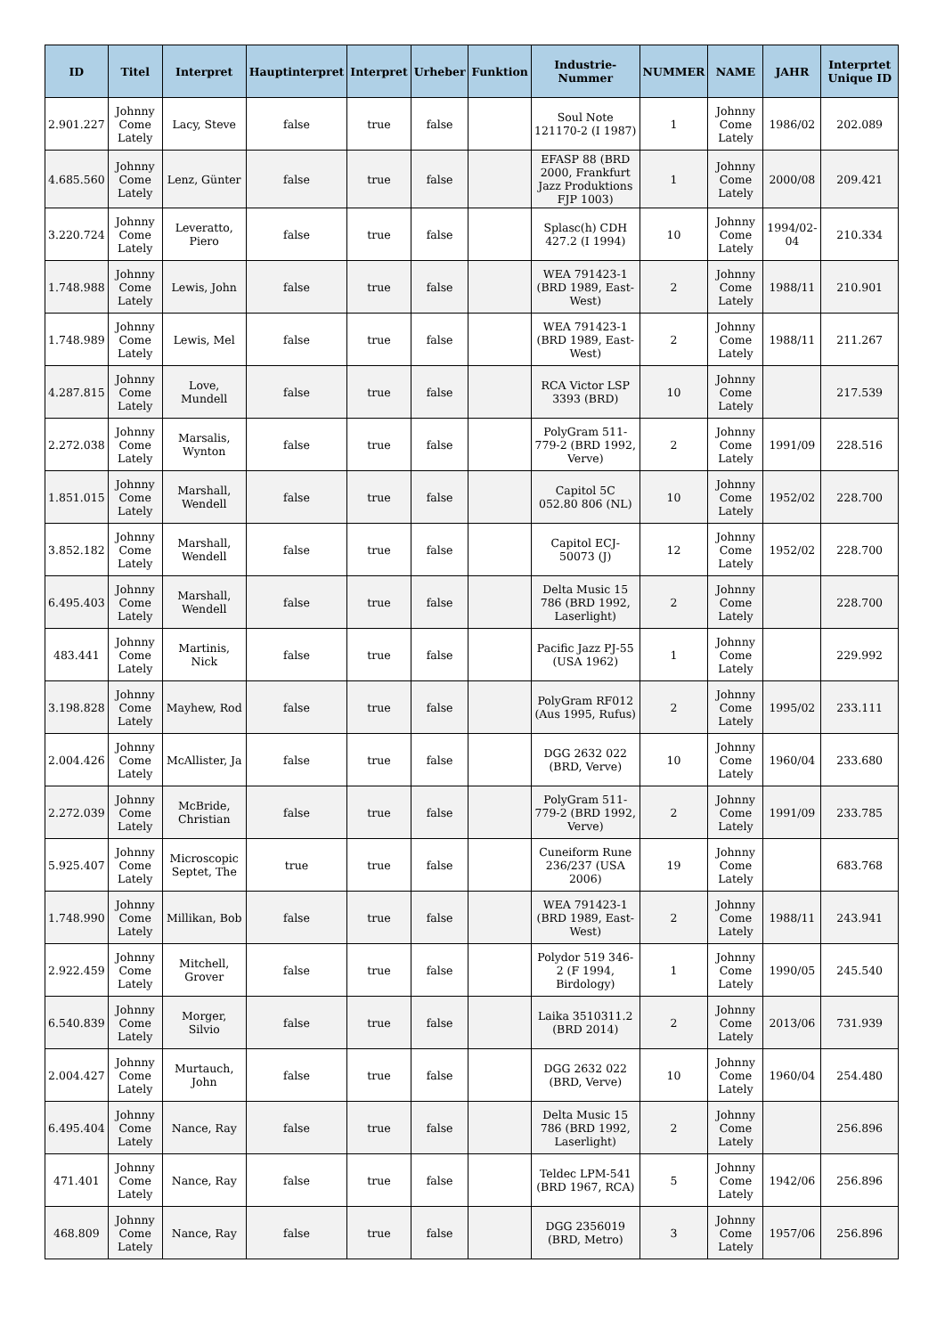| ID | Titel | Interpret | Hauptinterpret | Interpret | Urheber | Funktion | Industrie-Nummer | NUMMER | NAME | JAHR | Interprtet Unique ID |
| --- | --- | --- | --- | --- | --- | --- | --- | --- | --- | --- | --- |
| 2.901.227 | Johnny Come Lately | Lacy, Steve | false | true | false | | Soul Note 121170-2 (I 1987) | 1 | Johnny Come Lately | 1986/02 | 202.089 |
| 4.685.560 | Johnny Come Lately | Lenz, Günter | false | true | false | | EFASP 88 (BRD 2000, Frankfurt Jazz Produktions FJP 1003) | 1 | Johnny Come Lately | 2000/08 | 209.421 |
| 3.220.724 | Johnny Come Lately | Leveratto, Piero | false | true | false | | Splasc(h) CDH 427.2 (I 1994) | 10 | Johnny Come Lately | 1994/02-04 | 210.334 |
| 1.748.988 | Johnny Come Lately | Lewis, John | false | true | false | | WEA 791423-1 (BRD 1989, East-West) | 2 | Johnny Come Lately | 1988/11 | 210.901 |
| 1.748.989 | Johnny Come Lately | Lewis, Mel | false | true | false | | WEA 791423-1 (BRD 1989, East-West) | 2 | Johnny Come Lately | 1988/11 | 211.267 |
| 4.287.815 | Johnny Come Lately | Love, Mundell | false | true | false | | RCA Victor LSP 3393 (BRD) | 10 | Johnny Come Lately | | 217.539 |
| 2.272.038 | Johnny Come Lately | Marsalis, Wynton | false | true | false | | PolyGram 511-779-2 (BRD 1992, Verve) | 2 | Johnny Come Lately | 1991/09 | 228.516 |
| 1.851.015 | Johnny Come Lately | Marshall, Wendell | false | true | false | | Capitol 5C 052.80 806 (NL) | 10 | Johnny Come Lately | 1952/02 | 228.700 |
| 3.852.182 | Johnny Come Lately | Marshall, Wendell | false | true | false | | Capitol ECJ-50073 (J) | 12 | Johnny Come Lately | 1952/02 | 228.700 |
| 6.495.403 | Johnny Come Lately | Marshall, Wendell | false | true | false | | Delta Music 15 786 (BRD 1992, Laserlight) | 2 | Johnny Come Lately | | 228.700 |
| 483.441 | Johnny Come Lately | Martinis, Nick | false | true | false | | Pacific Jazz PJ-55 (USA 1962) | 1 | Johnny Come Lately | | 229.992 |
| 3.198.828 | Johnny Come Lately | Mayhew, Rod | false | true | false | | PolyGram RF012 (Aus 1995, Rufus) | 2 | Johnny Come Lately | 1995/02 | 233.111 |
| 2.004.426 | Johnny Come Lately | McAllister, Ja | false | true | false | | DGG 2632 022 (BRD, Verve) | 10 | Johnny Come Lately | 1960/04 | 233.680 |
| 2.272.039 | Johnny Come Lately | McBride, Christian | false | true | false | | PolyGram 511-779-2 (BRD 1992, Verve) | 2 | Johnny Come Lately | 1991/09 | 233.785 |
| 5.925.407 | Johnny Come Lately | Microscopic Septet, The | true | true | false | | Cuneiform Rune 236/237 (USA 2006) | 19 | Johnny Come Lately | | 683.768 |
| 1.748.990 | Johnny Come Lately | Millikan, Bob | false | true | false | | WEA 791423-1 (BRD 1989, East-West) | 2 | Johnny Come Lately | 1988/11 | 243.941 |
| 2.922.459 | Johnny Come Lately | Mitchell, Grover | false | true | false | | Polydor 519 346-2 (F 1994, Birdology) | 1 | Johnny Come Lately | 1990/05 | 245.540 |
| 6.540.839 | Johnny Come Lately | Morger, Silvio | false | true | false | | Laika 3510311.2 (BRD 2014) | 2 | Johnny Come Lately | 2013/06 | 731.939 |
| 2.004.427 | Johnny Come Lately | Murtauch, John | false | true | false | | DGG 2632 022 (BRD, Verve) | 10 | Johnny Come Lately | 1960/04 | 254.480 |
| 6.495.404 | Johnny Come Lately | Nance, Ray | false | true | false | | Delta Music 15 786 (BRD 1992, Laserlight) | 2 | Johnny Come Lately | | 256.896 |
| 471.401 | Johnny Come Lately | Nance, Ray | false | true | false | | Teldec LPM-541 (BRD 1967, RCA) | 5 | Johnny Come Lately | 1942/06 | 256.896 |
| 468.809 | Johnny Come Lately | Nance, Ray | false | true | false | | DGG 2356019 (BRD, Metro) | 3 | Johnny Come Lately | 1957/06 | 256.896 |